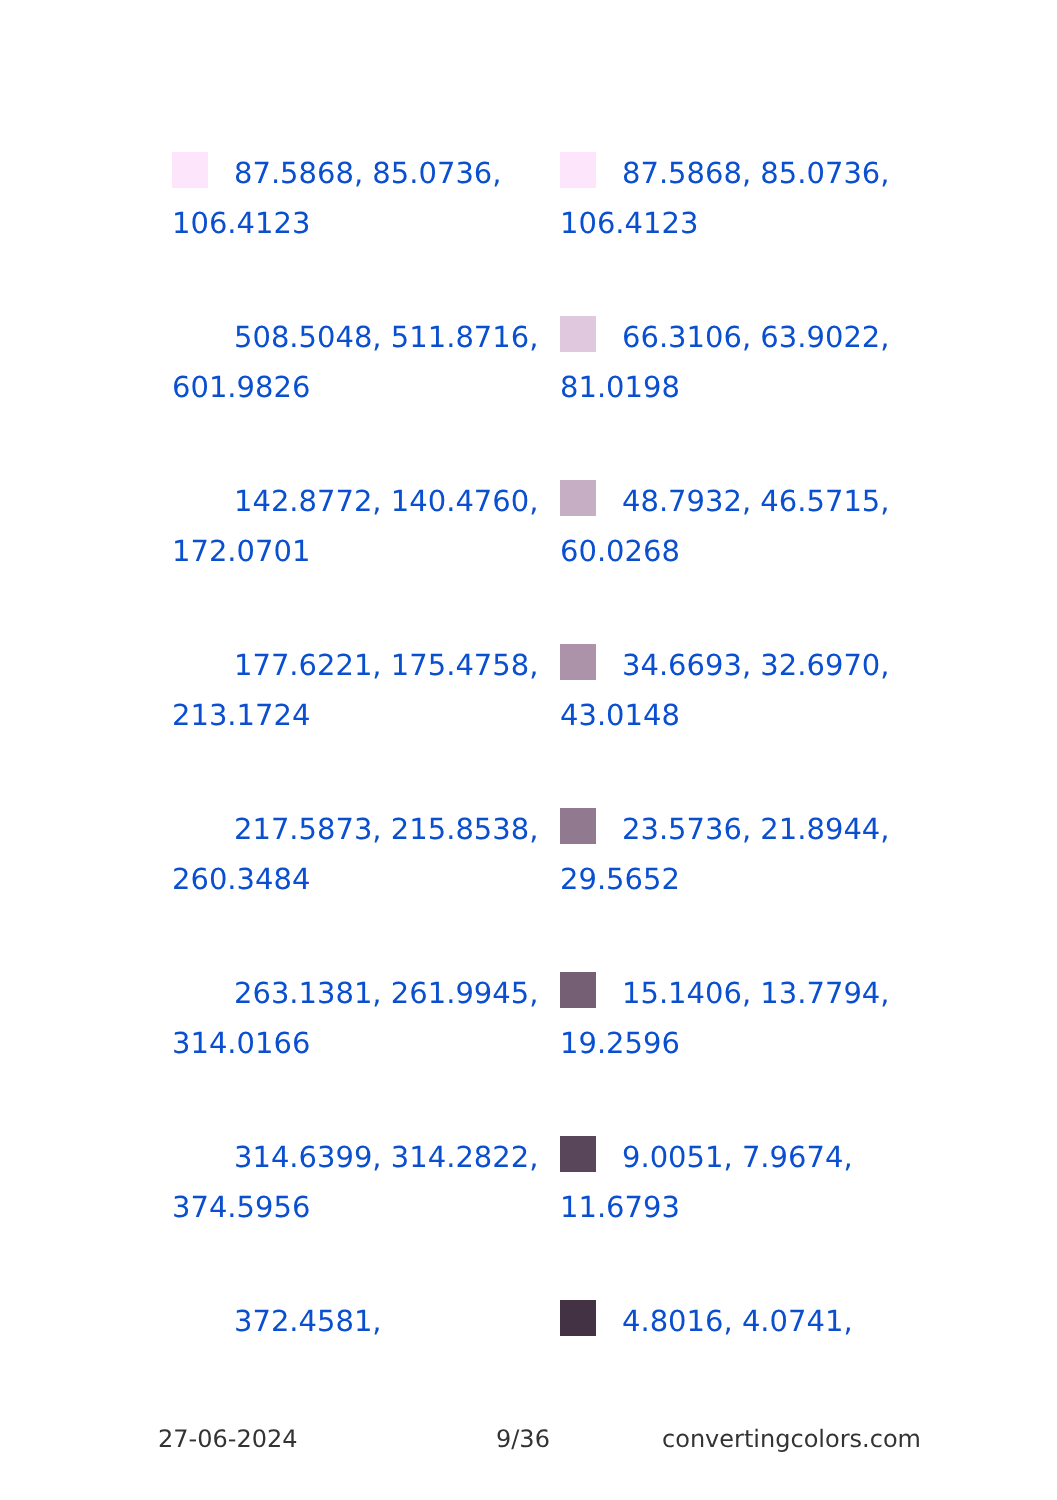87.5868, 85.0736, 106.4123
87.5868, 85.0736, 106.4123
508.5048, 511.8716, 601.9826
66.3106, 63.9022, 81.0198
142.8772, 140.4760, 172.0701
48.7932, 46.5715, 60.0268
177.6221, 175.4758, 213.1724
34.6693, 32.6970, 43.0148
217.5873, 215.8538, 260.3484
23.5736, 21.8944, 29.5652
263.1381, 261.9945, 314.0166
15.1406, 13.7794, 19.2596
314.6399, 314.2822, 374.5956
9.0051, 7.9674, 11.6793
372.4581,
4.8016, 4.0741,
27-06-2024 9/36 convertingcolors.com